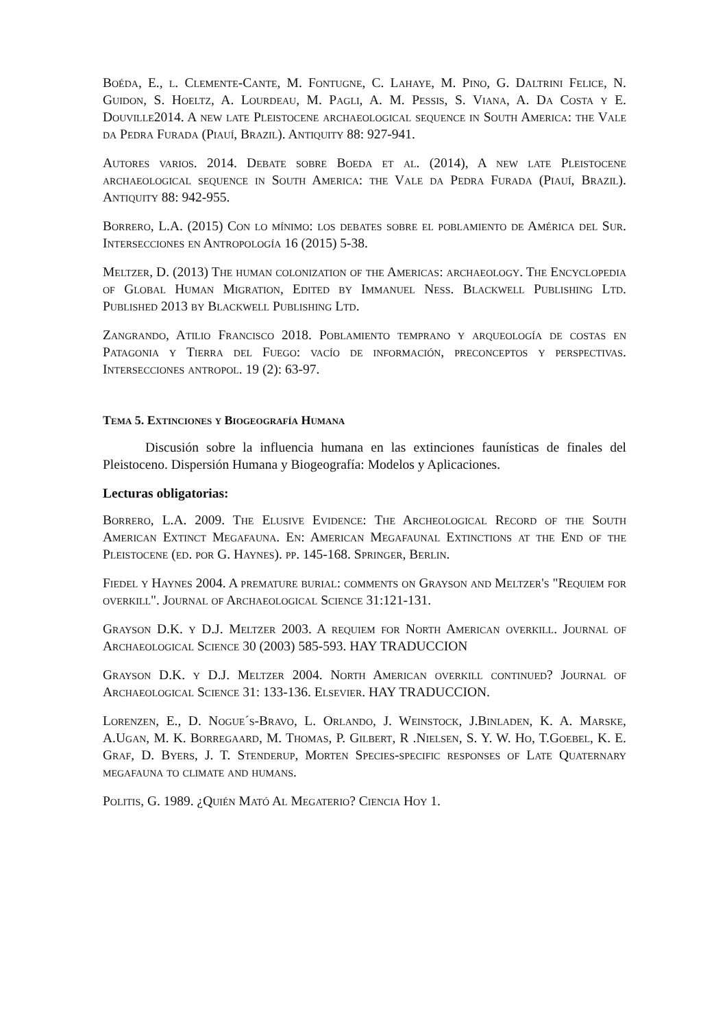Boéda, E., l. Clemente-Cante, M. Fontugne, C. Lahaye, M. Pino, G. Daltrini Felice, N. Guidon, S. Hoeltz, A. Lourdeau, M. Pagli, A. M. Pessis, S. Viana, A. Da Costa y E. Douville2014. A new late Pleistocene archaeological sequence in South America: the Vale da Pedra Furada (Piauí, Brazil). Antiquity 88: 927-941.
Autores varios. 2014. Debate sobre Boeda et al. (2014), A new late Pleistocene archaeological sequence in South America: the Vale da Pedra Furada (Piauí, Brazil). Antiquity 88: 942-955.
Borrero, L.A. (2015) Con lo mínimo: los debates sobre el poblamiento de América del Sur. Intersecciones en Antropología 16 (2015) 5-38.
Meltzer, D. (2013) The human colonization of the Americas: archaeology. The Encyclopedia of Global Human Migration, Edited by Immanuel Ness. Blackwell Publishing Ltd. Published 2013 by Blackwell Publishing Ltd.
Zangrando, Atilio Francisco 2018. Poblamiento temprano y arqueología de costas en Patagonia y Tierra del Fuego: vacío de información, preconceptos y perspectivas. Intersecciones antropol. 19 (2): 63-97.
Tema 5. Extinciones y Biogeografía Humana
Discusión sobre la influencia humana en las extinciones faunísticas de finales del Pleistoceno. Dispersión Humana y Biogeografía: Modelos y Aplicaciones.
Lecturas obligatorias:
Borrero, L.A. 2009. The Elusive Evidence: The Archeological Record of the South American Extinct Megafauna. En: American Megafaunal Extinctions at the End of the Pleistocene (ed. por G. Haynes). pp. 145-168. Springer, Berlin.
Fiedel y Haynes 2004. A premature burial: comments on Grayson and Meltzer's "Requiem for overkill". Journal of Archaeological Science 31:121-131.
Grayson D.K. y D.J. Meltzer 2003. A requiem for North American overkill. Journal of Archaeological Science 30 (2003) 585-593. HAY TRADUCCION
Grayson D.K. y D.J. Meltzer 2004. North American overkill continued? Journal of Archaeological Science 31: 133-136. Elsevier. HAY TRADUCCION.
Lorenzen, E., D. Nogue´s-Bravo, L. Orlando, J. Weinstock, J.Binladen, K. A. Marske, A.Ugan, M. K. Borregaard, M. Thomas, P. Gilbert, R .Nielsen, S. Y. W. Ho, T.Goebel, K. E. Graf, D. Byers, J. T. Stenderup, Morten Species-specific responses of Late Quaternary megafauna to climate and humans.
Politis, G. 1989. ¿Quién Mató Al Megaterio? Ciencia Hoy 1.